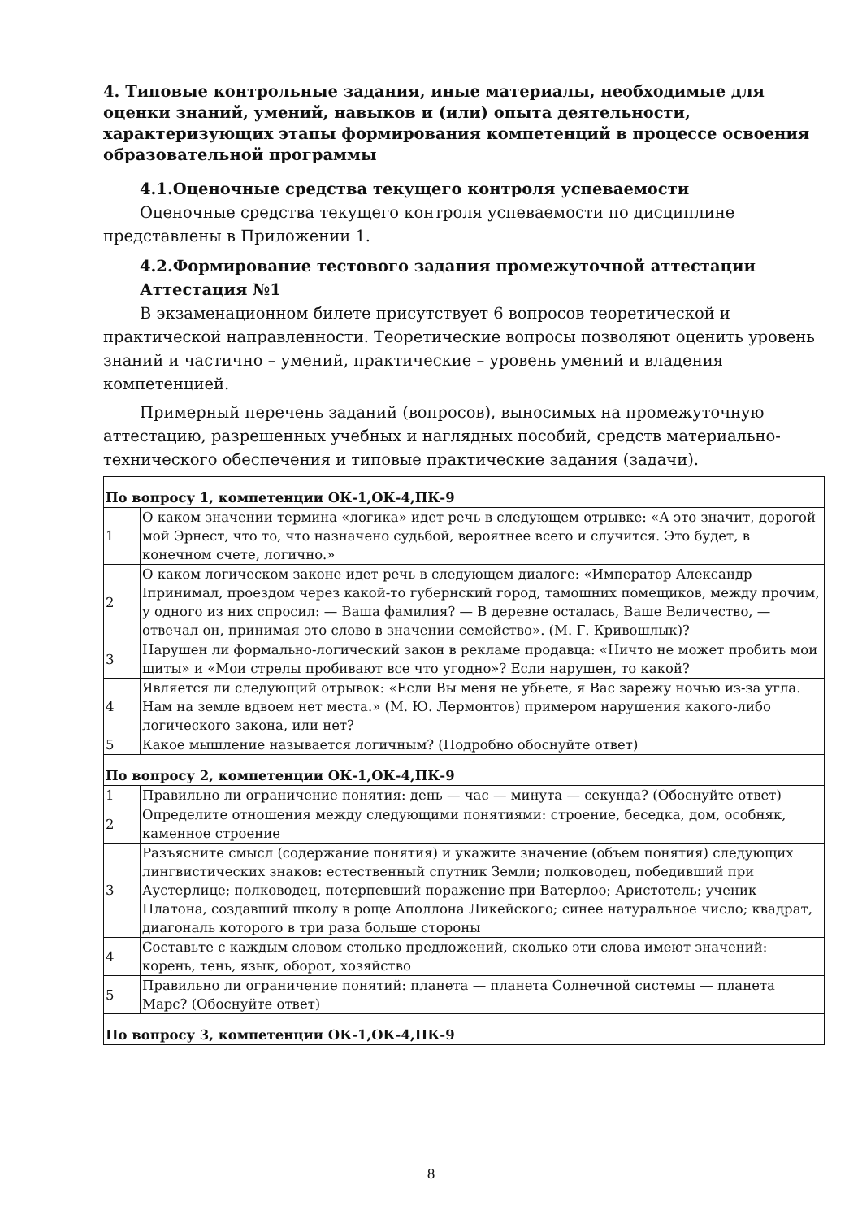4. Типовые контрольные задания, иные материалы, необходимые для оценки знаний, умений, навыков и (или) опыта деятельности, характеризующих этапы формирования компетенций в процессе освоения образовательной программы
4.1.Оценочные средства текущего контроля успеваемости
Оценочные средства текущего контроля успеваемости по дисциплине представлены в Приложении 1.
4.2.Формирование тестового задания промежуточной аттестации
Аттестация №1
В экзаменационном билете присутствует 6 вопросов теоретической и практической направленности. Теоретические вопросы позволяют оценить уровень знаний и частично – умений, практические – уровень умений и владения компетенцией.
Примерный перечень заданий (вопросов), выносимых на промежуточную аттестацию, разрешенных учебных и наглядных пособий, средств материально-технического обеспечения и типовые практические задания (задачи).
| По вопросу 1, компетенции ОК-1,ОК-4,ПК-9 | |
| 1 | О каком значении термина «логика» идет речь в следующем отрывке: «А это значит, дорогой мой Эрнест, что то, что назначено судьбой, вероятнее всего и случится. Это будет, в конечном счете, логично.» |
| 2 | О каком логическом законе идет речь в следующем диалоге: «Император Александр Iпринимал, проездом через какой-то губернский город, тамошних помещиков, между прочим, у одного из них спросил: — Ваша фамилия? — В деревне осталась, Ваше Величество, — отвечал он, принимая это слово в значении семейство». (М. Г. Кривошлык)? |
| 3 | Нарушен ли формально-логический закон в рекламе продавца: «Ничто не может пробить мои щиты» и «Мои стрелы пробивают все что угодно»? Если нарушен, то какой? |
| 4 | Является ли следующий отрывок: «Если Вы меня не убьете, я Вас зарежу ночью из-за угла. Нам на земле вдвоем нет места.» (М. Ю. Лермонтов) примером нарушения какого-либо логического закона, или нет? |
| 5 | Какое мышление называется логичным? (Подробно обоснуйте ответ) |
| По вопросу 2, компетенции ОК-1,ОК-4,ПК-9 | |
| 1 | Правильно ли ограничение понятия: день — час — минута — секунда? (Обоснуйте ответ) |
| 2 | Определите отношения между следующими понятиями: строение, беседка, дом, особняк, каменное строение |
| 3 | Разъясните смысл (содержание понятия) и укажите значение (объем понятия) следующих лингвистических знаков: естественный спутник Земли; полководец, победивший при Аустерлице; полководец, потерпевший поражение при Ватерлоо; Аристотель; ученик Платона, создавший школу в роще Аполлона Ликейского; синее натуральное число; квадрат, диагональ которого в три раза больше стороны |
| 4 | Составьте с каждым словом столько предложений, сколько эти слова имеют значений: корень, тень, язык, оборот, хозяйство |
| 5 | Правильно ли ограничение понятий: планета — планета Солнечной системы — планета Марс? (Обоснуйте ответ) |
| По вопросу 3, компетенции ОК-1,ОК-4,ПК-9 | |
8